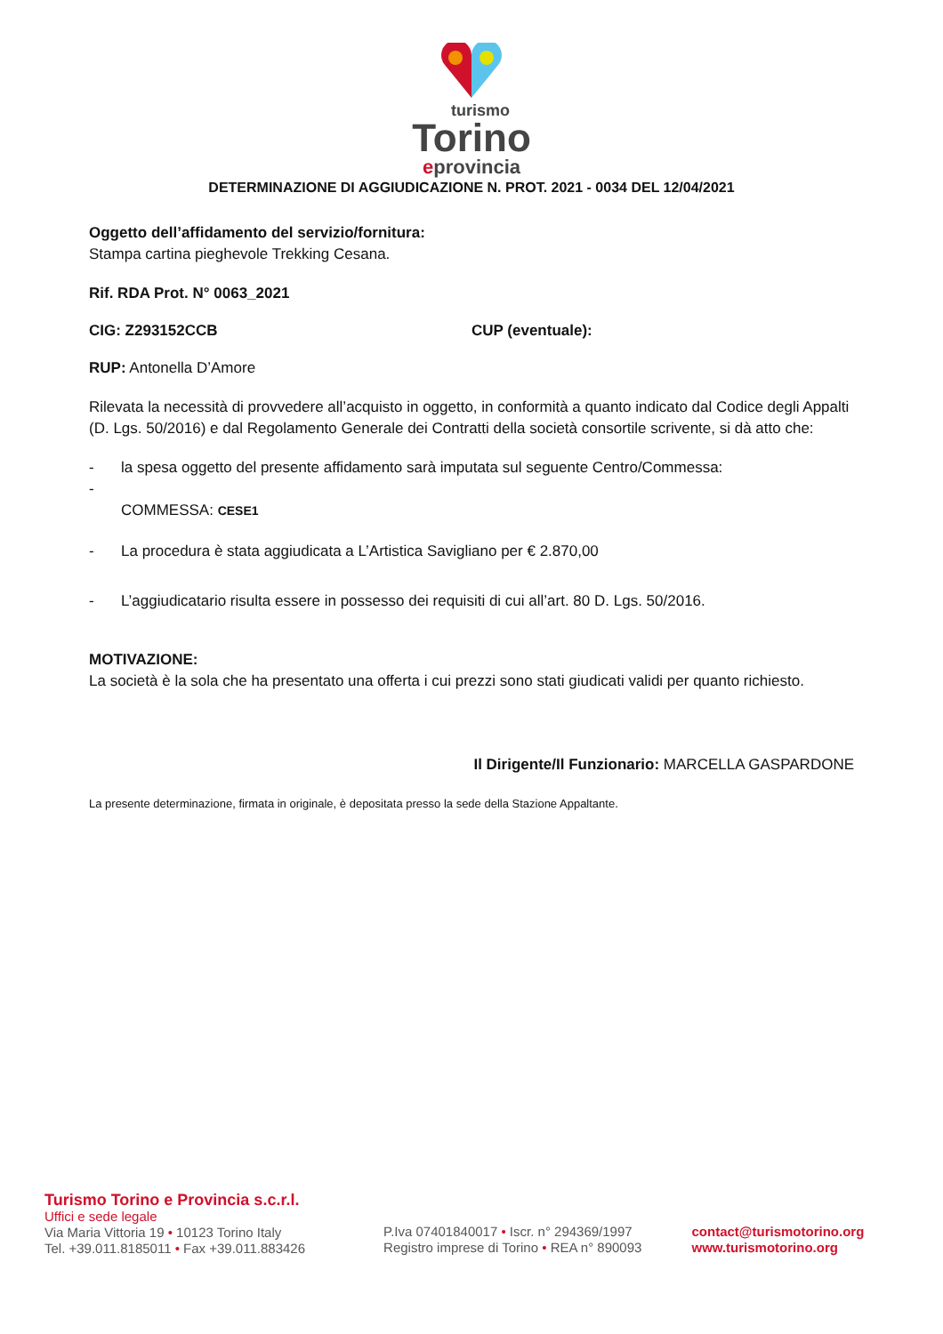turismo
Torino
eprovincia
DETERMINAZIONE DI AGGIUDICAZIONE N. PROT. 2021 - 0034 DEL 12/04/2021
Oggetto dell’affidamento del servizio/fornitura:
Stampa cartina pieghevole Trekking Cesana.
Rif. RDA Prot. N° 0063_2021
CIG: Z293152CCB CUP (eventuale):
RUP: Antonella D’Amore
Rilevata la necessità di provvedere all’acquisto in oggetto, in conformità a quanto indicato dal Codice degli Appalti (D. Lgs. 50/2016) e dal Regolamento Generale dei Contratti della società consortile scrivente, si dà atto che:
- la spesa oggetto del presente affidamento sarà imputata sul seguente Centro/Commessa:
-
COMMESSA: CESE1
- La procedura è stata aggiudicata a L’Artistica Savigliano per € 2.870,00
- L’aggiudicatario risulta essere in possesso dei requisiti di cui all’art. 80 D. Lgs. 50/2016.
MOTIVAZIONE:
La società è la sola che ha presentato una offerta i cui prezzi sono stati giudicati validi per quanto richiesto.
Il Dirigente/Il Funzionario: MARCELLA GASPARDONE
La presente determinazione, firmata in originale, è depositata presso la sede della Stazione Appaltante.
Turismo Torino e Provincia s.c.r.l.
Uffici e sede legale
Via Maria Vittoria 19 • 10123 Torino Italy
Tel. +39.011.8185011 • Fax +39.011.883426
P.Iva 07401840017 • Iscr. n° 294369/1997
Registro imprese di Torino • REA n° 890093
contact@turismotorino.org
www.turismotorino.org